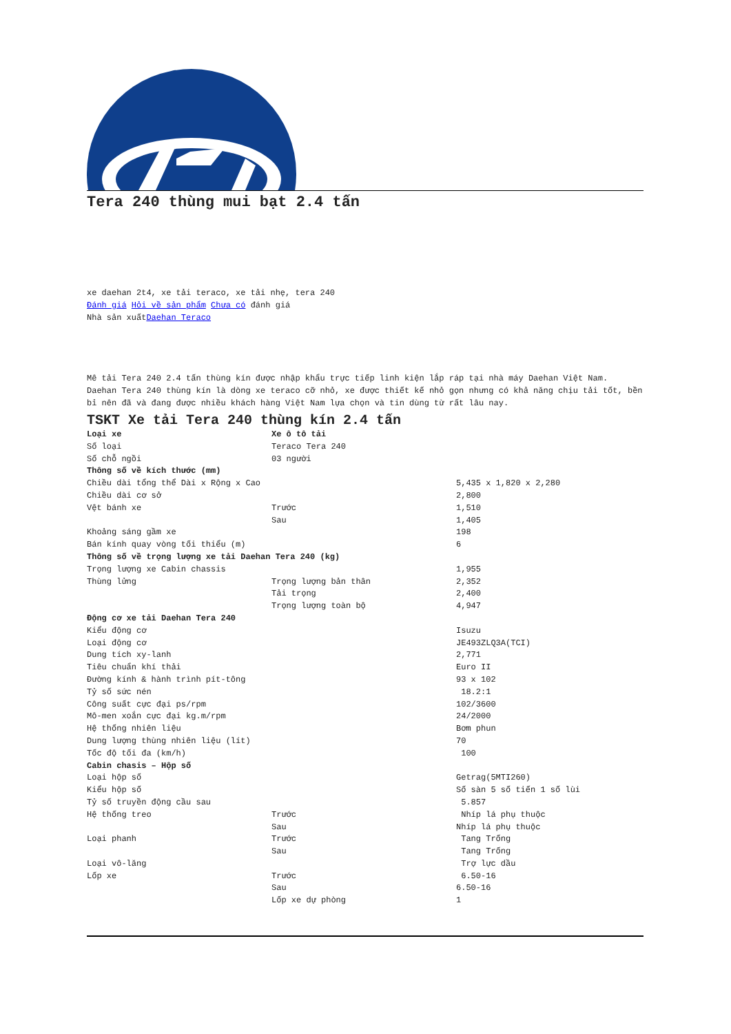Tera 240 thùng mui bạt 2.4 tấn
xe daehan 2t4, xe tải teraco, xe tải nhẹ, tera 240
Đánh giá Hỏi về sản phẩm Chưa có đánh giá
Nhà sản xuấtDaehan Teraco
Mê tải Tera 240 2.4 tấn thùng kín được nhập khẩu trực tiếp linh kiện lắp ráp tại nhà máy Daehan Việt Nam.
Daehan Tera 240 thùng kín là dòng xe teraco cỡ nhỏ, xe được thiết kế nhỏ gọn nhưng có khả năng chịu tải tốt, bền bỉ nên đã và đang được nhiều khách hàng Việt Nam lựa chọn và tin dùng từ rất lâu nay.
TSKT Xe tải Tera 240 thùng kín 2.4 tấn
| Loại xe | Xe ô tô tải | |
| Số loại | Teraco Tera 240 | |
| Số chỗ ngồi | 03 người | |
| Thông số về kích thước (mm) | | |
| Chiều dài tổng thể Dài x Rộng x Cao | | 5,435 x 1,820 x 2,280 |
| Chiều dài cơ sở | | 2,800 |
| Vệt bánh xe | Trước | 1,510 |
| | Sau | 1,405 |
| Khoảng sáng gầm xe | | 198 |
| Bán kính quay vòng tối thiểu (m) | | 6 |
| Thông số về trọng lượng xe tải Daehan Tera 240 (kg) | | |
| Trọng lượng xe Cabin chassis | | 1,955 |
| Thùng lửng | Trọng lượng bản thân | 2,352 |
| | Tải trọng | 2,400 |
| | Trọng lượng toàn bộ | 4,947 |
| Động cơ xe tải Daehan Tera 240 | | |
| Kiểu động cơ | | Isuzu |
| Loại động cơ | | JE493ZLQ3A(TCI) |
| Dung tích xy-lanh | | 2,771 |
| Tiêu chuẩn khí thải | | Euro II |
| Đường kính & hành trình pít-tông | | 93 x 102 |
| Tỷ số sức nén | | 18.2:1 |
| Công suất cực đại ps/rpm | | 102/3600 |
| Mô-men xoắn cực đại kg.m/rpm | | 24/2000 |
| Hệ thống nhiên liệu | | Bơm phun |
| Dung lượng thùng nhiên liệu (lít) | | 70 |
| Tốc độ tối đa (km/h) | | 100 |
| Cabin chasis – Hộp số | | |
| Loại hộp số | | Getrag(5MTI260) |
| Kiểu hộp số | | Số sàn 5 số tiến 1 số lùi |
| Tỷ số truyền động cầu sau | | 5.857 |
| Hệ thống treo | Trước | Nhíp lá phụ thuộc |
| | Sau | Nhíp lá phụ thuộc |
| Loại phanh | Trước | Tang Trống |
| | Sau | Tang Trống |
| Loại vô-lăng | | Trợ lực dầu |
| Lốp xe | Trước | 6.50-16 |
| | Sau | 6.50-16 |
| | Lốp xe dự phòng | 1 |